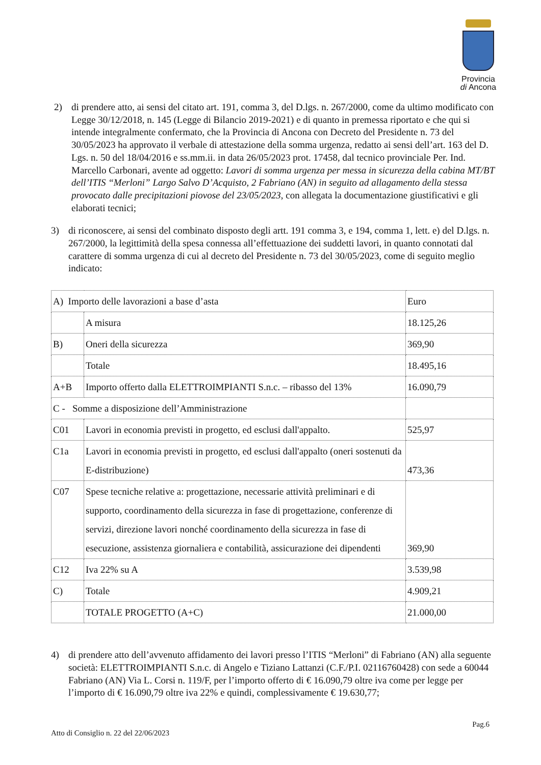Provincia
di Ancona
2) di prendere atto, ai sensi del citato art. 191, comma 3, del D.lgs. n. 267/2000, come da ultimo modificato con Legge 30/12/2018, n. 145 (Legge di Bilancio 2019-2021) e di quanto in premessa riportato e che qui si intende integralmente confermato, che la Provincia di Ancona con Decreto del Presidente n. 73 del 30/05/2023 ha approvato il verbale di attestazione della somma urgenza, redatto ai sensi dell’art. 163 del D. Lgs. n. 50 del 18/04/2016 e ss.mm.ii. in data 26/05/2023 prot. 17458, dal tecnico provinciale Per. Ind. Marcello Carbonari, avente ad oggetto: Lavori di somma urgenza per messa in sicurezza della cabina MT/BT dell’ITIS “Merloni” Largo Salvo D’Acquisto, 2 Fabriano (AN) in seguito ad allagamento della stessa provocato dalle precipitazioni piovose del 23/05/2023, con allegata la documentazione giustificativi e gli elaborati tecnici;
3) di riconoscere, ai sensi del combinato disposto degli artt. 191 comma 3, e 194, comma 1, lett. e) del D.lgs. n. 267/2000, la legittimità della spesa connessa all’effettuazione dei suddetti lavori, in quanto connotati dal carattere di somma urgenza di cui al decreto del Presidente n. 73 del 30/05/2023, come di seguito meglio indicato:
| A) Importo delle lavorazioni a base d’asta | | Euro |
| | A misura | 18.125,26 |
| B) | Oneri della sicurezza | 369,90 |
| | Totale | 18.495,16 |
| A+B | Importo offerto dalla ELETTROIMPIANTI S.n.c. – ribasso del 13% | 16.090,79 |
| C - Somme a disposizione dell’Amministrazione | | |
| C01 | Lavori in economia previsti in progetto, ed esclusi dall'appalto. | 525,97 |
| C1a | Lavori in economia previsti in progetto, ed esclusi dall'appalto (oneri sostenuti da E-distribuzione) | 473,36 |
| C07 | Spese tecniche relative a: progettazione, necessarie attività preliminari e di supporto, coordinamento della sicurezza in fase di progettazione, conferenze di servizi, direzione lavori nonché coordinamento della sicurezza in fase di esecuzione, assistenza giornaliera e contabilità, assicurazione dei dipendenti | 369,90 |
| C12 | Iva 22% su A | 3.539,98 |
| C) | Totale | 4.909,21 |
| | TOTALE PROGETTO (A+C) | 21.000,00 |
4) di prendere atto dell’avvenuto affidamento dei lavori presso l’ITIS “Merloni” di Fabriano (AN) alla seguente società: ELETTROIMPIANTI S.n.c. di Angelo e Tiziano Lattanzi (C.F./P.I. 02116760428) con sede a 60044 Fabriano (AN) Via L. Corsi n. 119/F, per l’importo offerto di € 16.090,79 oltre iva come per legge per l’importo di € 16.090,79 oltre iva 22% e quindi, complessivamente € 19.630,77;
Pag.6
Atto di Consiglio n. 22 del 22/06/2023